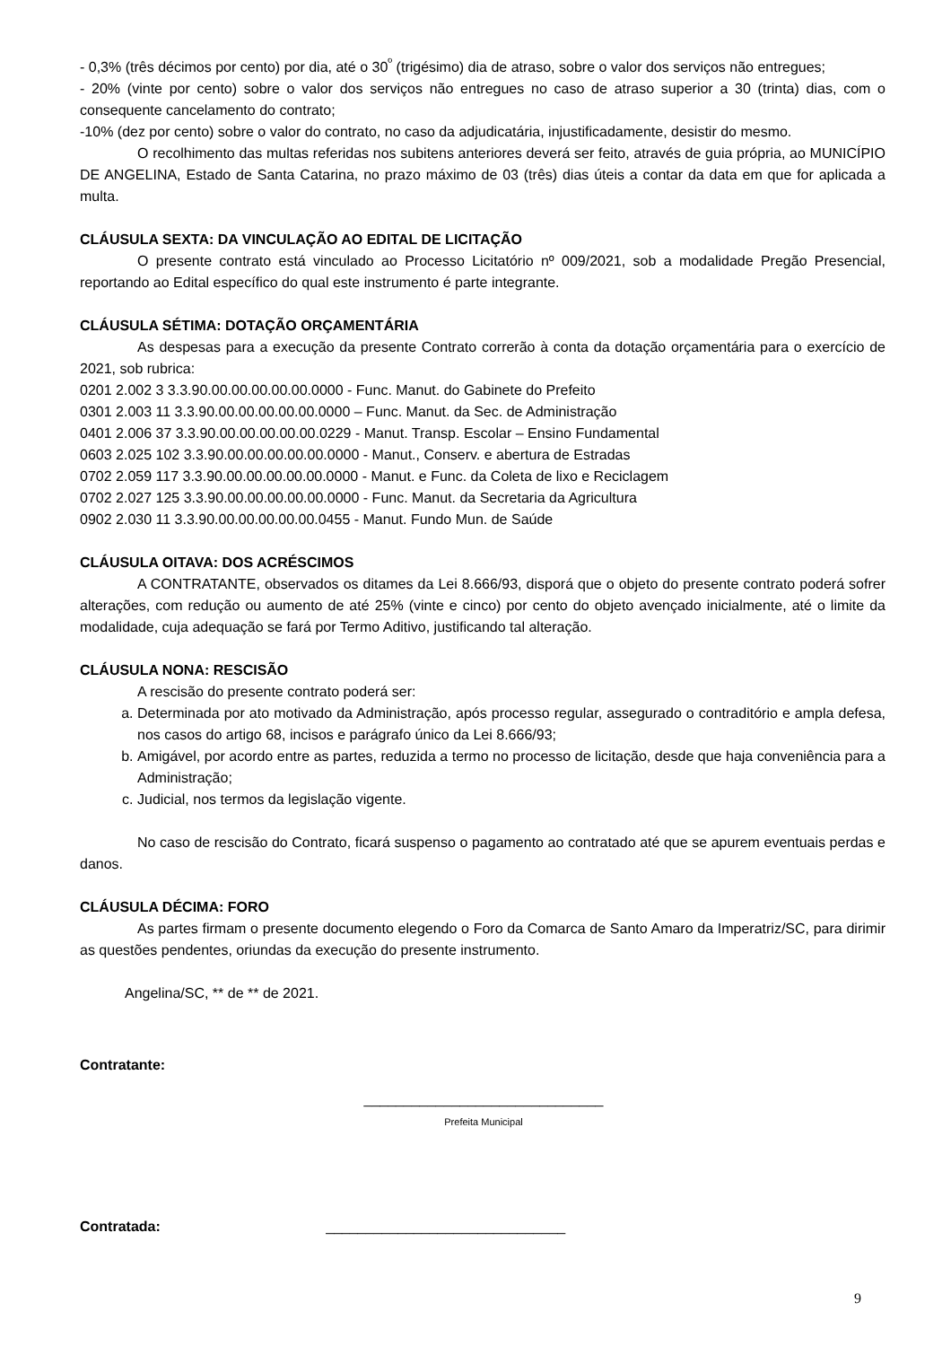- 0,3% (três décimos por cento) por dia, até o 30<sup>º</sup> (trigésimo) dia de atraso, sobre o valor dos serviços não entregues;
- 20% (vinte por cento) sobre o valor dos serviços não entregues no caso de atraso superior a 30 (trinta) dias, com o consequente cancelamento do contrato;
-10% (dez por cento) sobre o valor do contrato, no caso da adjudicatária, injustificadamente, desistir do mesmo.
O recolhimento das multas referidas nos subitens anteriores deverá ser feito, através de guia própria, ao MUNICÍPIO DE ANGELINA, Estado de Santa Catarina, no prazo máximo de 03 (três) dias úteis a contar da data em que for aplicada a multa.
CLÁUSULA SEXTA: DA VINCULAÇÃO AO EDITAL DE LICITAÇÃO
O presente contrato está vinculado ao Processo Licitatório nº 009/2021, sob a modalidade Pregão Presencial, reportando ao Edital específico do qual este instrumento é parte integrante.
CLÁUSULA SÉTIMA: DOTAÇÃO ORÇAMENTÁRIA
As despesas para a execução da presente Contrato correrão à conta da dotação orçamentária para o exercício de 2021, sob rubrica:
0201 2.002 3 3.3.90.00.00.00.00.00.0000 - Func. Manut. do Gabinete do Prefeito
0301 2.003 11 3.3.90.00.00.00.00.00.0000 – Func. Manut. da Sec. de Administração
0401 2.006 37 3.3.90.00.00.00.00.00.0229 - Manut. Transp. Escolar – Ensino Fundamental
0603 2.025 102 3.3.90.00.00.00.00.00.0000 - Manut., Conserv. e abertura de Estradas
0702 2.059 117 3.3.90.00.00.00.00.00.0000 - Manut. e Func. da Coleta de lixo e Reciclagem
0702 2.027 125 3.3.90.00.00.00.00.00.0000 - Func. Manut. da Secretaria da Agricultura
0902 2.030 11 3.3.90.00.00.00.00.00.0455 - Manut. Fundo Mun. de Saúde
CLÁUSULA OITAVA: DOS ACRÉSCIMOS
A CONTRATANTE, observados os ditames da Lei 8.666/93, disporá que o objeto do presente contrato poderá sofrer alterações, com redução ou aumento de até 25% (vinte e cinco) por cento do objeto avençado inicialmente, até o limite da modalidade, cuja adequação se fará por Termo Aditivo, justificando tal alteração.
CLÁUSULA NONA: RESCISÃO
A rescisão do presente contrato poderá ser:
a. Determinada por ato motivado da Administração, após processo regular, assegurado o contraditório e ampla defesa, nos casos do artigo 68, incisos e parágrafo único da Lei 8.666/93;
b. Amigável, por acordo entre as partes, reduzida a termo no processo de licitação, desde que haja conveniência para a Administração;
c. Judicial, nos termos da legislação vigente.
No caso de rescisão do Contrato, ficará suspenso o pagamento ao contratado até que se apurem eventuais perdas e danos.
CLÁUSULA DÉCIMA: FORO
As partes firmam o presente documento elegendo o Foro da Comarca de Santo Amaro da Imperatriz/SC, para dirimir as questões pendentes, oriundas da execução do presente instrumento.
Angelina/SC, ** de ** de 2021.
Contratante:
______________________________
Prefeita Municipal
Contratada: ______________________________
9